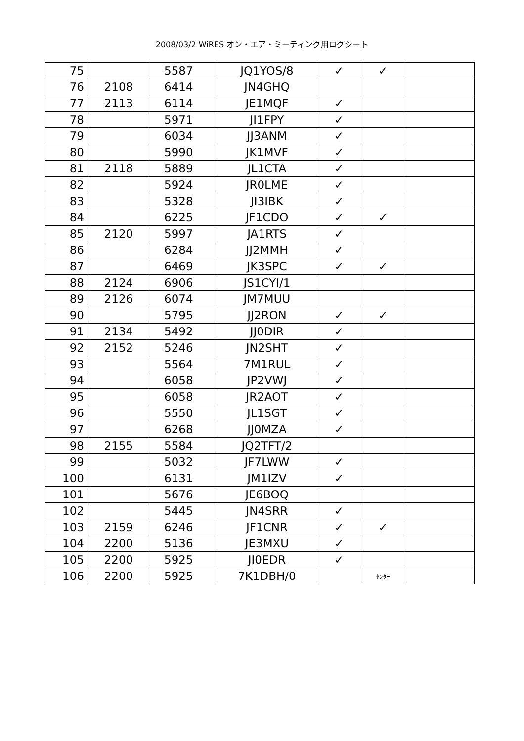2008/03/2 WiRES オン・エア・ミーティング用ログシート
| 75 | | 5587 | JQ1YOS/8 | ✓ | ✓ | |
| 76 | 2108 | 6414 | JN4GHQ | | | |
| 77 | 2113 | 6114 | JE1MQF | ✓ | | |
| 78 | | 5971 | JI1FPY | ✓ | | |
| 79 | | 6034 | JJ3ANM | ✓ | | |
| 80 | | 5990 | JK1MVF | ✓ | | |
| 81 | 2118 | 5889 | JL1CTA | ✓ | | |
| 82 | | 5924 | JR0LME | ✓ | | |
| 83 | | 5328 | JI3IBK | ✓ | | |
| 84 | | 6225 | JF1CDO | ✓ | ✓ | |
| 85 | 2120 | 5997 | JA1RTS | ✓ | | |
| 86 | | 6284 | JJ2MMH | ✓ | | |
| 87 | | 6469 | JK3SPC | ✓ | ✓ | |
| 88 | 2124 | 6906 | JS1CYI/1 | | | |
| 89 | 2126 | 6074 | JM7MUU | | | |
| 90 | | 5795 | JJ2RON | ✓ | ✓ | |
| 91 | 2134 | 5492 | JJ0DIR | ✓ | | |
| 92 | 2152 | 5246 | JN2SHT | ✓ | | |
| 93 | | 5564 | 7M1RUL | ✓ | | |
| 94 | | 6058 | JP2VWJ | ✓ | | |
| 95 | | 6058 | JR2AOT | ✓ | | |
| 96 | | 5550 | JL1SGT | ✓ | | |
| 97 | | 6268 | JJ0MZA | ✓ | | |
| 98 | 2155 | 5584 | JQ2TFT/2 | | | |
| 99 | | 5032 | JF7LWW | ✓ | | |
| 100 | | 6131 | JM1IZV | ✓ | | |
| 101 | | 5676 | JE6BOQ | | | |
| 102 | | 5445 | JN4SRR | ✓ | | |
| 103 | 2159 | 6246 | JF1CNR | ✓ | ✓ | |
| 104 | 2200 | 5136 | JE3MXU | ✓ | | |
| 105 | 2200 | 5925 | JI0EDR | ✓ | | |
| 106 | 2200 | 5925 | 7K1DBH/0 | | ｾﾝﾀｰ | |